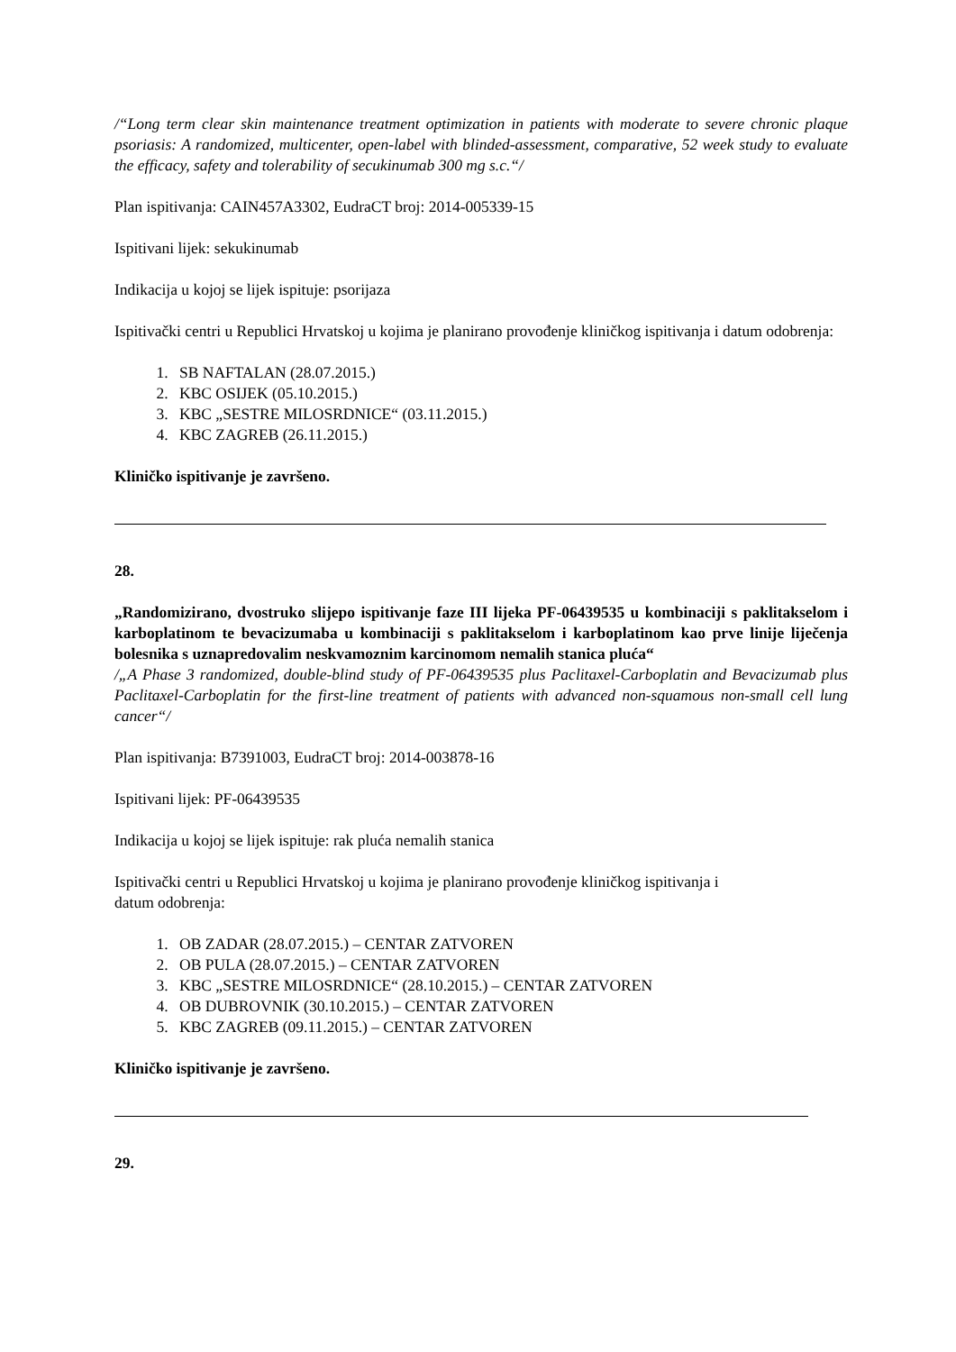/“Long term clear skin maintenance treatment optimization in patients with moderate to severe chronic plaque psoriasis: A randomized, multicenter, open-label with blinded-assessment, comparative, 52 week study to evaluate the efficacy, safety and tolerability of secukinumab 300 mg s.c.“/
Plan ispitivanja: CAIN457A3302, EudraCT broj: 2014-005339-15
Ispitivani lijek: sekukinumab
Indikacija u kojoj se lijek ispituje: psorijaza
Ispitivački centri u Republici Hrvatskoj u kojima je planirano provođenje kliničkog ispitivanja i datum odobrenja:
1. SB NAFTALAN (28.07.2015.)
2. KBC OSIJEK (05.10.2015.)
3. KBC „SESTRE MILOSRDNICE“ (03.11.2015.)
4. KBC ZAGREB (26.11.2015.)
Kliničko ispitivanje je završeno.
28.
„Randomizirano, dvostruko slijepo ispitivanje faze III lijeka PF-06439535 u kombinaciji s paklitakselom i karboplatinom te bevacizumaba u kombinaciji s paklitakselom i karboplatinom kao prve linije liječenja bolesnika s uznapredovalim neskvamoznim karcinomom nemalih stanica pluća“
/„A Phase 3 randomized, double-blind study of PF-06439535 plus Paclitaxel-Carboplatin and Bevacizumab plus Paclitaxel-Carboplatin for the first-line treatment of patients with advanced non-squamous non-small cell lung cancer“/
Plan ispitivanja: B7391003, EudraCT broj: 2014-003878-16
Ispitivani lijek: PF-06439535
Indikacija u kojoj se lijek ispituje: rak pluća nemalih stanica
Ispitivački centri u Republici Hrvatskoj u kojima je planirano provođenje kliničkog ispitivanja i
datum odobrenja:
1. OB ZADAR (28.07.2015.) – CENTAR ZATVOREN
2. OB PULA (28.07.2015.) – CENTAR ZATVOREN
3. KBC „SESTRE MILOSRDNICE“ (28.10.2015.) – CENTAR ZATVOREN
4. OB DUBROVNIK (30.10.2015.) – CENTAR ZATVOREN
5. KBC ZAGREB (09.11.2015.) – CENTAR ZATVOREN
Kliničko ispitivanje je završeno.
29.